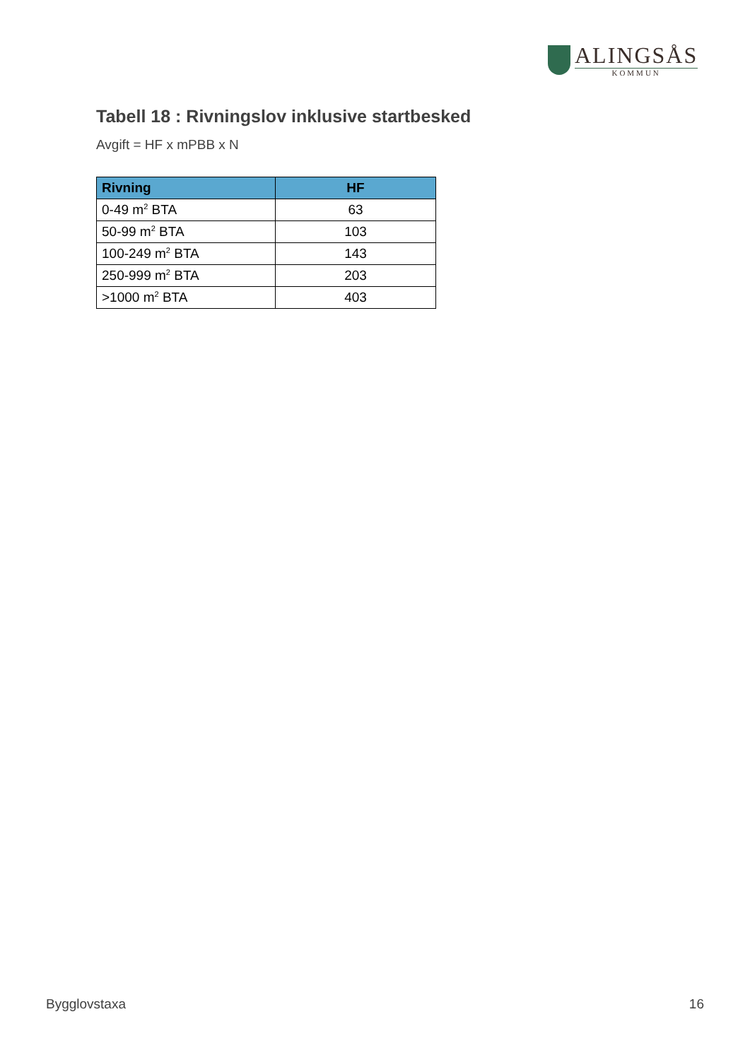ALINGSÅS
KOMMUN
Tabell 18 : Rivningslov inklusive startbesked
Avgift = HF x mPBB x N
| Rivning | HF |
| --- | --- |
| 0-49 m<sup>2</sup> BTA | 63 |
| 50-99 m<sup>2</sup> BTA | 103 |
| 100-249 m<sup>2</sup> BTA | 143 |
| 250-999 m<sup>2</sup> BTA | 203 |
| >1000 m<sup>2</sup> BTA | 403 |
Bygglovstaxa 16